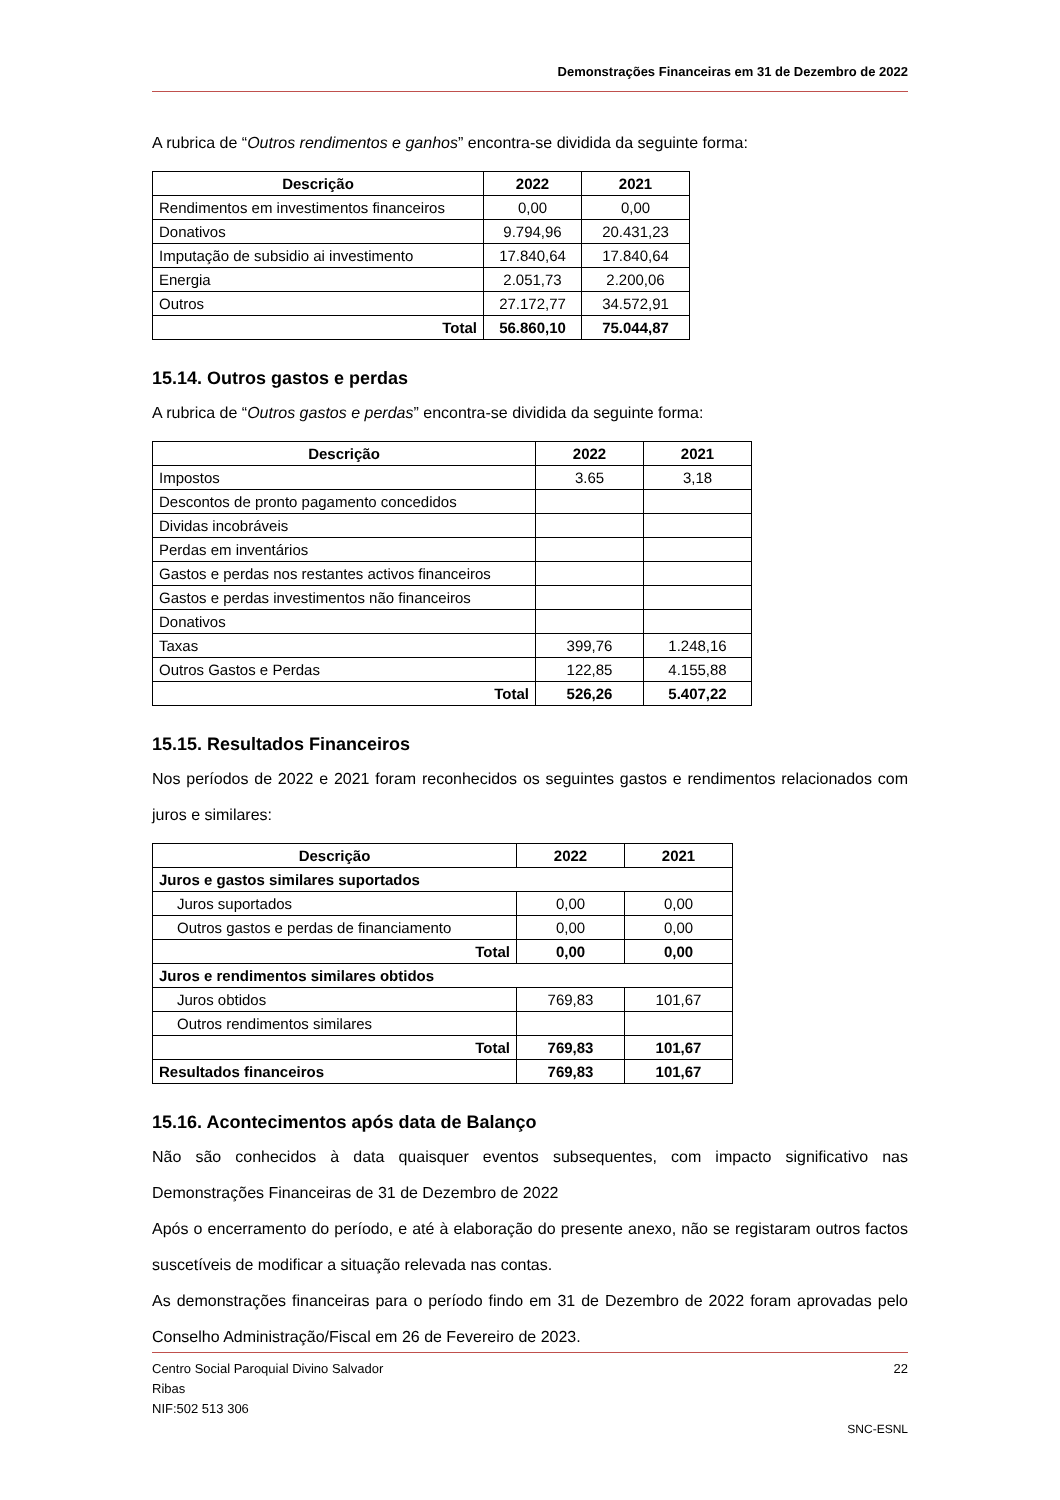Demonstrações Financeiras em 31 de Dezembro de 2022
A rubrica de “Outros rendimentos e ganhos” encontra-se dividida da seguinte forma:
| Descrição | 2022 | 2021 |
| --- | --- | --- |
| Rendimentos em investimentos financeiros | 0,00 | 0,00 |
| Donativos | 9.794,96 | 20.431,23 |
| Imputação de subsidio ai investimento | 17.840,64 | 17.840,64 |
| Energia | 2.051,73 | 2.200,06 |
| Outros | 27.172,77 | 34.572,91 |
| Total | 56.860,10 | 75.044,87 |
15.14. Outros gastos e perdas
A rubrica de “Outros gastos e perdas” encontra-se dividida da seguinte forma:
| Descrição | 2022 | 2021 |
| --- | --- | --- |
| Impostos | 3.65 | 3,18 |
| Descontos de pronto pagamento concedidos | | |
| Dividas incobráveis | | |
| Perdas em inventários | | |
| Gastos e perdas nos restantes activos financeiros | | |
| Gastos e perdas investimentos não financeiros | | |
| Donativos | | |
| Taxas | 399,76 | 1.248,16 |
| Outros Gastos e Perdas | 122,85 | 4.155,88 |
| Total | 526,26 | 5.407,22 |
15.15. Resultados Financeiros
Nos períodos de 2022 e 2021 foram reconhecidos os seguintes gastos e rendimentos relacionados com juros e similares:
| Descrição | 2022 | 2021 |
| --- | --- | --- |
| Juros e gastos similares suportados | | |
| Juros suportados | 0,00 | 0,00 |
| Outros gastos e perdas de financiamento | 0,00 | 0,00 |
| Total | 0,00 | 0,00 |
| Juros e rendimentos similares obtidos | | |
| Juros obtidos | 769,83 | 101,67 |
| Outros rendimentos similares | | |
| Total | 769,83 | 101,67 |
| Resultados financeiros | 769,83 | 101,67 |
15.16. Acontecimentos após data de Balanço
Não são conhecidos à data quaisquer eventos subsequentes, com impacto significativo nas Demonstrações Financeiras de 31 de Dezembro de 2022
Após o encerramento do período, e até à elaboração do presente anexo, não se registaram outros factos suscetíveis de modificar a situação relevada nas contas.
As demonstrações financeiras para o período findo em 31 de Dezembro de 2022 foram aprovadas pelo Conselho Administração/Fiscal em 26 de Fevereiro de 2023.
Centro Social Paroquial Divino Salvador 22
Ribas
NIF:502 513 306
SNC-ESNL